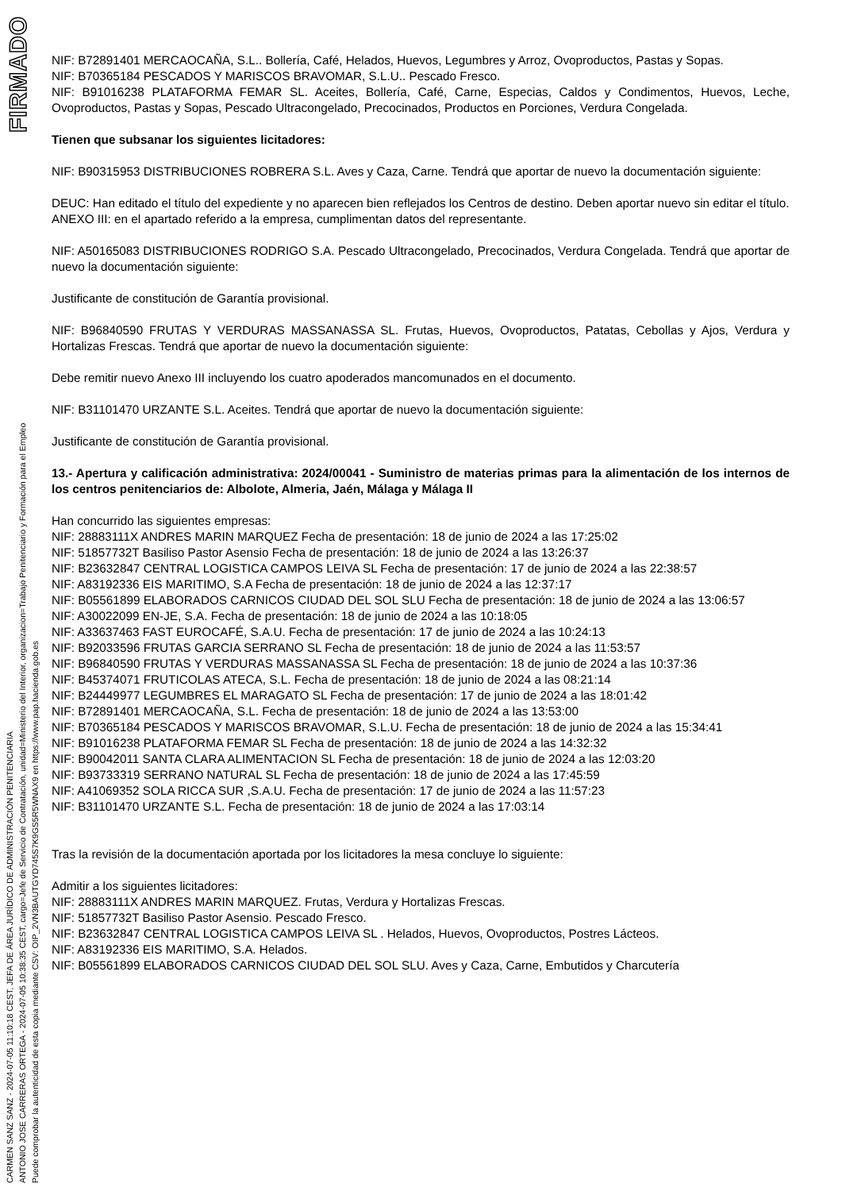FIRMADO
CARMEN SANZ SANZ - 2024-07-05 11:10:18 CEST, JEFA DE ÁREA JURÍDICO DE ADMINISTRACIÓN PENITENCIARIA
ANTONIO JOSE CARRERAS ORTEGA - 2024-07-05 10:38:35 CEST, cargo=Jefe de Servicio de Contratación, unidad=Ministerio del Interior, organizacion=Trabajo Penitenciario y Formación para el Empleo
Puede comprobar la autenticidad de esta copia mediante CSV: OIP_2VN3BAUTGYD745S7K9GS5R5WNAX9 en https://www.pap.hacienda.gob.es
NIF: B72891401 MERCAOCAÑA, S.L.. Bollería, Café, Helados, Huevos, Legumbres y Arroz, Ovoproductos, Pastas y Sopas.
NIF: B70365184 PESCADOS Y MARISCOS BRAVOMAR, S.L.U.. Pescado Fresco.
NIF: B91016238 PLATAFORMA FEMAR SL. Aceites, Bollería, Café, Carne, Especias, Caldos y Condimentos, Huevos, Leche, Ovoproductos, Pastas y Sopas, Pescado Ultracongelado, Precocinados, Productos en Porciones, Verdura Congelada.
Tienen que subsanar los siguientes licitadores:
NIF: B90315953 DISTRIBUCIONES ROBRERA S.L. Aves y Caza, Carne. Tendrá que aportar de nuevo la documentación siguiente:
DEUC: Han editado el título del expediente y no aparecen bien reflejados los Centros de destino. Deben aportar nuevo sin editar el título.
ANEXO III: en el apartado referido a la empresa, cumplimentan datos del representante.
NIF: A50165083 DISTRIBUCIONES RODRIGO S.A. Pescado Ultracongelado, Precocinados, Verdura Congelada. Tendrá que aportar de nuevo la documentación siguiente:
Justificante de constitución de Garantía provisional.
NIF: B96840590 FRUTAS Y VERDURAS MASSANASSA SL. Frutas, Huevos, Ovoproductos, Patatas, Cebollas y Ajos, Verdura y Hortalizas Frescas. Tendrá que aportar de nuevo la documentación siguiente:
Debe remitir nuevo Anexo III incluyendo los cuatro apoderados mancomunados en el documento.
NIF: B31101470 URZANTE S.L. Aceites. Tendrá que aportar de nuevo la documentación siguiente:
Justificante de constitución de Garantía provisional.
13.- Apertura y calificación administrativa: 2024/00041 - Suministro de materias primas para la alimentación de los internos de los centros penitenciarios de: Albolote, Almeria, Jaén, Málaga y Málaga II
Han concurrido las siguientes empresas:
NIF: 28883111X ANDRES MARIN MARQUEZ Fecha de presentación: 18 de junio de 2024 a las 17:25:02
NIF: 51857732T Basiliso Pastor Asensio Fecha de presentación: 18 de junio de 2024 a las 13:26:37
NIF: B23632847 CENTRAL LOGISTICA CAMPOS LEIVA SL Fecha de presentación: 17 de junio de 2024 a las 22:38:57
NIF: A83192336 EIS MARITIMO, S.A Fecha de presentación: 18 de junio de 2024 a las 12:37:17
NIF: B05561899 ELABORADOS CARNICOS CIUDAD DEL SOL SLU Fecha de presentación: 18 de junio de 2024 a las 13:06:57
NIF: A30022099 EN-JE, S.A. Fecha de presentación: 18 de junio de 2024 a las 10:18:05
NIF: A33637463 FAST EUROCAFÉ, S.A.U. Fecha de presentación: 17 de junio de 2024 a las 10:24:13
NIF: B92033596 FRUTAS GARCIA SERRANO SL Fecha de presentación: 18 de junio de 2024 a las 11:53:57
NIF: B96840590 FRUTAS Y VERDURAS MASSANASSA SL Fecha de presentación: 18 de junio de 2024 a las 10:37:36
NIF: B45374071 FRUTICOLAS ATECA, S.L. Fecha de presentación: 18 de junio de 2024 a las 08:21:14
NIF: B24449977 LEGUMBRES EL MARAGATO SL Fecha de presentación: 17 de junio de 2024 a las 18:01:42
NIF: B72891401 MERCAOCAÑA, S.L. Fecha de presentación: 18 de junio de 2024 a las 13:53:00
NIF: B70365184 PESCADOS Y MARISCOS BRAVOMAR, S.L.U. Fecha de presentación: 18 de junio de 2024 a las 15:34:41
NIF: B91016238 PLATAFORMA FEMAR SL Fecha de presentación: 18 de junio de 2024 a las 14:32:32
NIF: B90042011 SANTA CLARA ALIMENTACION SL Fecha de presentación: 18 de junio de 2024 a las 12:03:20
NIF: B93733319 SERRANO NATURAL SL Fecha de presentación: 18 de junio de 2024 a las 17:45:59
NIF: A41069352 SOLA RICCA SUR ,S.A.U. Fecha de presentación: 17 de junio de 2024 a las 11:57:23
NIF: B31101470 URZANTE S.L. Fecha de presentación: 18 de junio de 2024 a las 17:03:14
Tras la revisión de la documentación aportada por los licitadores la mesa concluye lo siguiente:
Admitir a los siguientes licitadores:
NIF: 28883111X ANDRES MARIN MARQUEZ. Frutas, Verdura y Hortalizas Frescas.
NIF: 51857732T Basiliso Pastor Asensio. Pescado Fresco.
NIF: B23632847 CENTRAL LOGISTICA CAMPOS LEIVA SL . Helados, Huevos, Ovoproductos, Postres Lácteos.
NIF: A83192336 EIS MARITIMO, S.A. Helados.
NIF: B05561899 ELABORADOS CARNICOS CIUDAD DEL SOL SLU. Aves y Caza, Carne, Embutidos y Charcutería